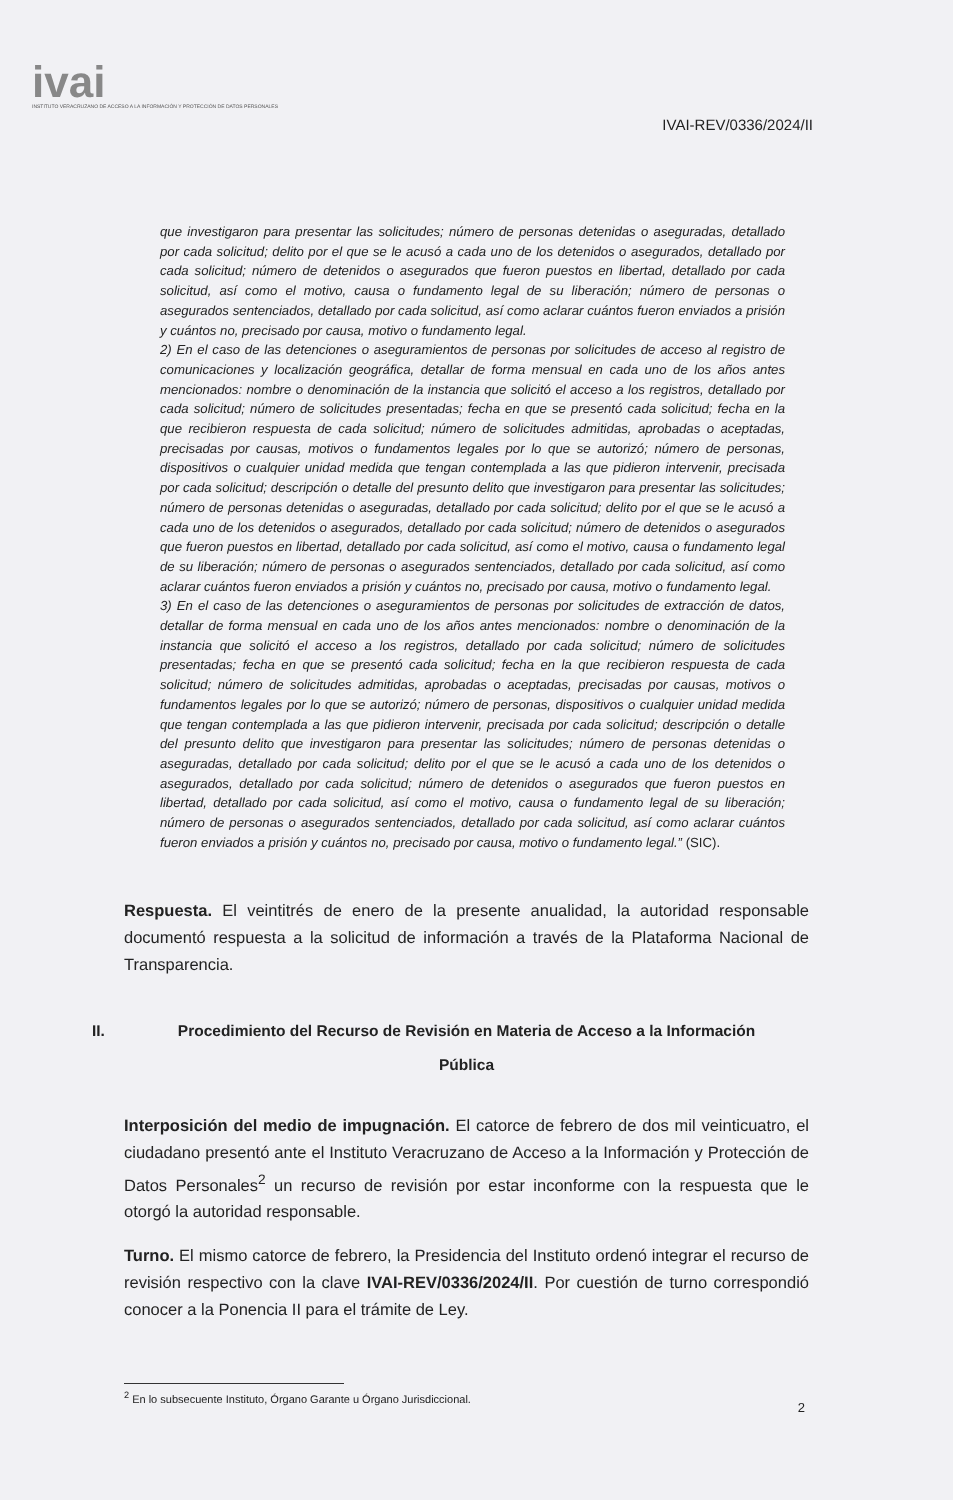ivai
INSTITUTO VERACRUZANO DE ACCESO A LA INFORMACIÓN Y PROTECCIÓN DE DATOS PERSONALES
IVAI-REV/0336/2024/II
que investigaron para presentar las solicitudes; número de personas detenidas o aseguradas, detallado por cada solicitud; delito por el que se le acusó a cada uno de los detenidos o asegurados, detallado por cada solicitud; número de detenidos o asegurados que fueron puestos en libertad, detallado por cada solicitud, así como el motivo, causa o fundamento legal de su liberación; número de personas o asegurados sentenciados, detallado por cada solicitud, así como aclarar cuántos fueron enviados a prisión y cuántos no, precisado por causa, motivo o fundamento legal.
2) En el caso de las detenciones o aseguramientos de personas por solicitudes de acceso al registro de comunicaciones y localización geográfica, detallar de forma mensual en cada uno de los años antes mencionados: nombre o denominación de la instancia que solicitó el acceso a los registros, detallado por cada solicitud; número de solicitudes presentadas; fecha en que se presentó cada solicitud; fecha en la que recibieron respuesta de cada solicitud; número de solicitudes admitidas, aprobadas o aceptadas, precisadas por causas, motivos o fundamentos legales por lo que se autorizó; número de personas, dispositivos o cualquier unidad medida que tengan contemplada a las que pidieron intervenir, precisada por cada solicitud; descripción o detalle del presunto delito que investigaron para presentar las solicitudes; número de personas detenidas o aseguradas, detallado por cada solicitud; delito por el que se le acusó a cada uno de los detenidos o asegurados, detallado por cada solicitud; número de detenidos o asegurados que fueron puestos en libertad, detallado por cada solicitud, así como el motivo, causa o fundamento legal de su liberación; número de personas o asegurados sentenciados, detallado por cada solicitud, así como aclarar cuántos fueron enviados a prisión y cuántos no, precisado por causa, motivo o fundamento legal.
3) En el caso de las detenciones o aseguramientos de personas por solicitudes de extracción de datos, detallar de forma mensual en cada uno de los años antes mencionados: nombre o denominación de la instancia que solicitó el acceso a los registros, detallado por cada solicitud; número de solicitudes presentadas; fecha en que se presentó cada solicitud; fecha en la que recibieron respuesta de cada solicitud; número de solicitudes admitidas, aprobadas o aceptadas, precisadas por causas, motivos o fundamentos legales por lo que se autorizó; número de personas, dispositivos o cualquier unidad medida que tengan contemplada a las que pidieron intervenir, precisada por cada solicitud; descripción o detalle del presunto delito que investigaron para presentar las solicitudes; número de personas detenidas o aseguradas, detallado por cada solicitud; delito por el que se le acusó a cada uno de los detenidos o asegurados, detallado por cada solicitud; número de detenidos o asegurados que fueron puestos en libertad, detallado por cada solicitud, así como el motivo, causa o fundamento legal de su liberación; número de personas o asegurados sentenciados, detallado por cada solicitud, así como aclarar cuántos fueron enviados a prisión y cuántos no, precisado por causa, motivo o fundamento legal.” (SIC).
Respuesta. El veintitrés de enero de la presente anualidad, la autoridad responsable documentó respuesta a la solicitud de información a través de la Plataforma Nacional de Transparencia.
II. Procedimiento del Recurso de Revisión en Materia de Acceso a la Información Pública
Interposición del medio de impugnación. El catorce de febrero de dos mil veinticuatro, el ciudadano presentó ante el Instituto Veracruzano de Acceso a la Información y Protección de Datos Personales<sup>2</sup> un recurso de revisión por estar inconforme con la respuesta que le otorgó la autoridad responsable.
Turno. El mismo catorce de febrero, la Presidencia del Instituto ordenó integrar el recurso de revisión respectivo con la clave IVAI-REV/0336/2024/II. Por cuestión de turno correspondió conocer a la Ponencia II para el trámite de Ley.
<sup>2</sup> En lo subsecuente Instituto, Órgano Garante u Órgano Jurisdiccional.
2